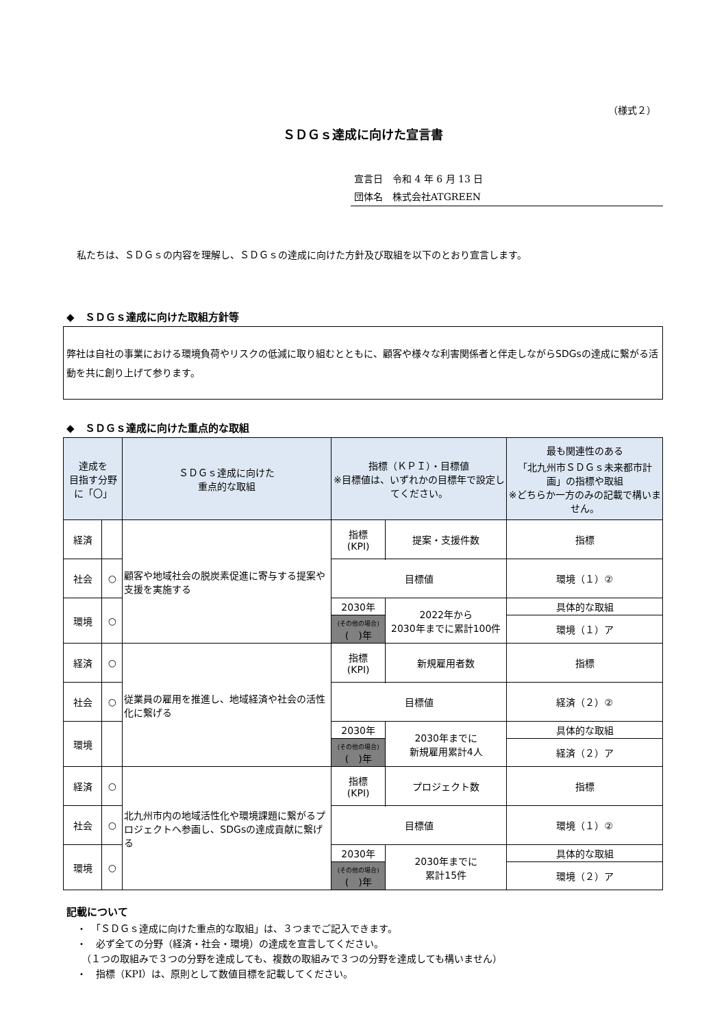（様式２）
ＳＤＧｓ達成に向けた宣言書
宣言日　令和 4 年 6 月 13 日
団体名　株式会社ATGREEN
私たちは、ＳＤＧｓの内容を理解し、ＳＤＧｓの達成に向けた方針及び取組を以下のとおり宣言します。
◆　ＳＤＧｓ達成に向けた取組方針等
弊社は自社の事業における環境負荷やリスクの低減に取り組むとともに、顧客や様々な利害関係者と伴走しながらSDGsの達成に繋がる活動を共に創り上げて参ります。
◆　ＳＤＧｓ達成に向けた重点的な取組
| 達成を 目指す分野 に「〇」 | | ＳＤＧｓ達成に向けた 重点的な取組 | 指標（ＫＰＩ）・目標値 ※目標値は、いずれかの目標年で設定してください。 | | 最も関連性のある 「北九州市ＳＤＧｓ未来都市計画」の指標や取組 ※どちらか一方のみの記載で構いません。 |
| --- | --- | --- | --- | --- | --- |
| 経済 | | 顧客や地域社会の脱炭素促進に寄与する提案や支援を実施する | 指標 (KPI) | 提案・支援件数 | 指標 |
| 社会 | ○ | | | | 環境（１）② |
| | | | 目標値 | | |
| 環境 | ○ | | 2030年 | 2022年から 2030年までに累計100件 | 具体的な取組 |
| | | | (その他の場合) ( )年 | | 環境（１）ア |
| 経済 | ○ | 従業員の雇用を推進し、地域経済や社会の活性化に繋げる | 指標 (KPI) | 新規雇用者数 | 指標 |
| 社会 | ○ | | | | 経済（２）② |
| | | | 目標値 | | |
| 環境 | | | 2030年 | 2030年までに 新規雇用累計4人 | 具体的な取組 |
| | | | (その他の場合) ( )年 | | 経済（２）ア |
| 経済 | ○ | 北九州市内の地域活性化や環境課題に繋がるプロジェクトへ参画し、SDGsの達成貢献に繋げる | 指標 (KPI) | プロジェクト数 | 指標 |
| 社会 | ○ | | | | 環境（１）② |
| | | | 目標値 | | |
| 環境 | ○ | | 2030年 | 2030年までに 累計15件 | 具体的な取組 |
| | | | (その他の場合) ( )年 | | 環境（２）ア |
記載について
・　「ＳＤＧｓ達成に向けた重点的な取組」は、３つまでご記入できます。
・　必ず全ての分野（経済・社会・環境）の達成を宣言してください。
　（１つの取組みで３つの分野を達成しても、複数の取組みで３つの分野を達成しても構いません）
・　指標（KPI）は、原則として数値目標を記載してください。